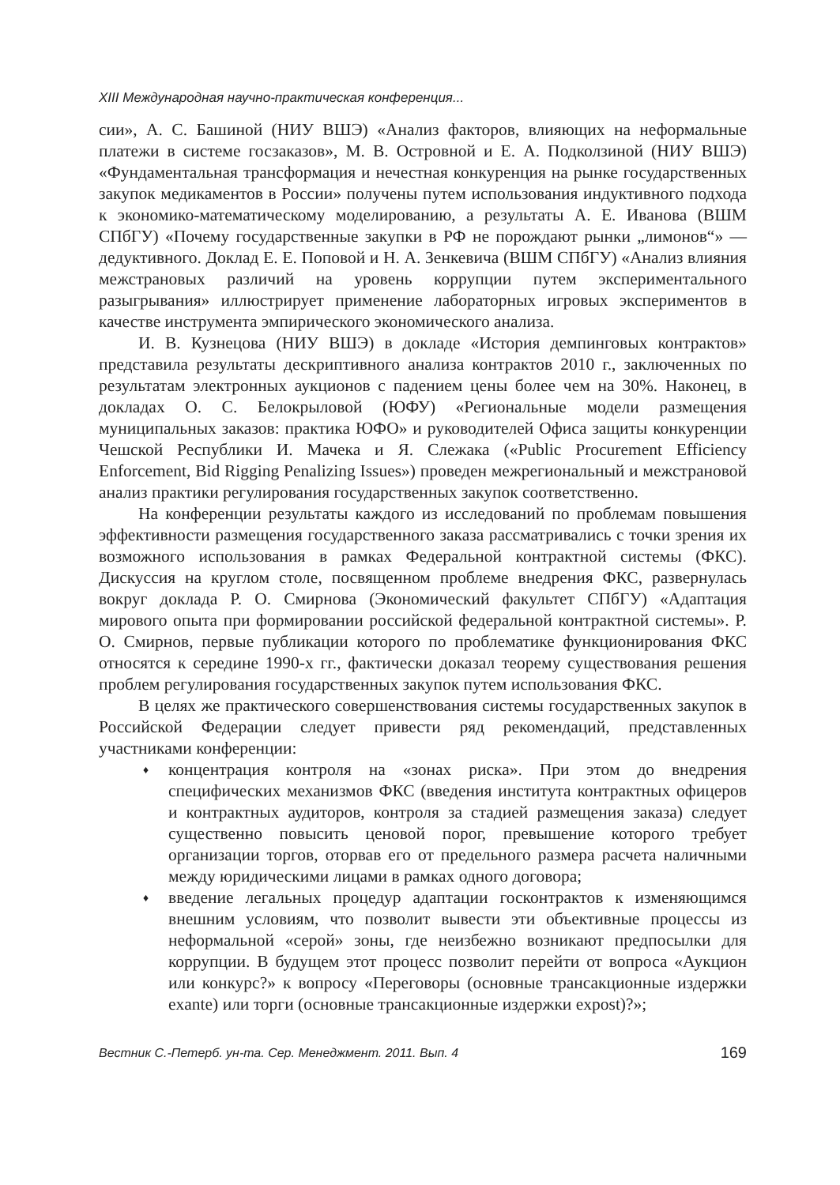XIII Международная научно-практическая конференция...
сии», А. С. Башиной (НИУ ВШЭ) «Анализ факторов, влияющих на неформальные платежи в системе госзаказов», М. В. Островной и Е. А. Подколзиной (НИУ ВШЭ) «Фундаментальная трансформация и нечестная конкуренция на рынке государственных закупок медикаментов в России» получены путем использования индуктивного подхода к экономико-математическому моделированию, а результаты А. Е. Иванова (ВШМ СПбГУ) «Почему государственные закупки в РФ не порождают рынки „лимонов“» — дедуктивного. Доклад Е. Е. Поповой и Н. А. Зенкевича (ВШМ СПбГУ) «Анализ влияния межстрановых различий на уровень коррупции путем экспериментального разыгрывания» иллюстрирует применение лабораторных игровых экспериментов в качестве инструмента эмпирического экономического анализа.
И. В. Кузнецова (НИУ ВШЭ) в докладе «История демпинговых контрактов» представила результаты дескриптивного анализа контрактов 2010 г., заключенных по результатам электронных аукционов с падением цены более чем на 30%. Наконец, в докладах О. С. Белокрыловой (ЮФУ) «Региональные модели размещения муниципальных заказов: практика ЮФО» и руководителей Офиса защиты конкуренции Чешской Республики И. Мачека и Я. Слежака («Public Procurement Efficiency Enforcement, Bid Rigging Penalizing Issues») проведен межрегиональный и межстрановой анализ практики регулирования государственных закупок соответственно.
На конференции результаты каждого из исследований по проблемам повышения эффективности размещения государственного заказа рассматривались с точки зрения их возможного использования в рамках Федеральной контрактной системы (ФКС). Дискуссия на круглом столе, посвященном проблеме внедрения ФКС, развернулась вокруг доклада Р. О. Смирнова (Экономический факультет СПбГУ) «Адаптация мирового опыта при формировании российской федеральной контрактной системы». Р. О. Смирнов, первые публикации которого по проблематике функционирования ФКС относятся к середине 1990-х гг., фактически доказал теорему существования решения проблем регулирования государственных закупок путем использования ФКС.
В целях же практического совершенствования системы государственных закупок в Российской Федерации следует привести ряд рекомендаций, представленных участниками конференции:
♦ концентрация контроля на «зонах риска». При этом до внедрения специфических механизмов ФКС (введения института контрактных офицеров и контрактных аудиторов, контроля за стадией размещения заказа) следует существенно повысить ценовой порог, превышение которого требует организации торгов, оторвав его от предельного размера расчета наличными между юридическими лицами в рамках одного договора;
♦ введение легальных процедур адаптации госконтрактов к изменяющимся внешним условиям, что позволит вывести эти объективные процессы из неформальной «серой» зоны, где неизбежно возникают предпосылки для коррупции. В будущем этот процесс позволит перейти от вопроса «Аукцион или конкурс?» к вопросу «Переговоры (основные трансакционные издержки exante) или торги (основные трансакционные издержки expost)?»;
Вестник С.-Петерб. ун-та. Сер. Менеджмент. 2011. Вып. 4 169